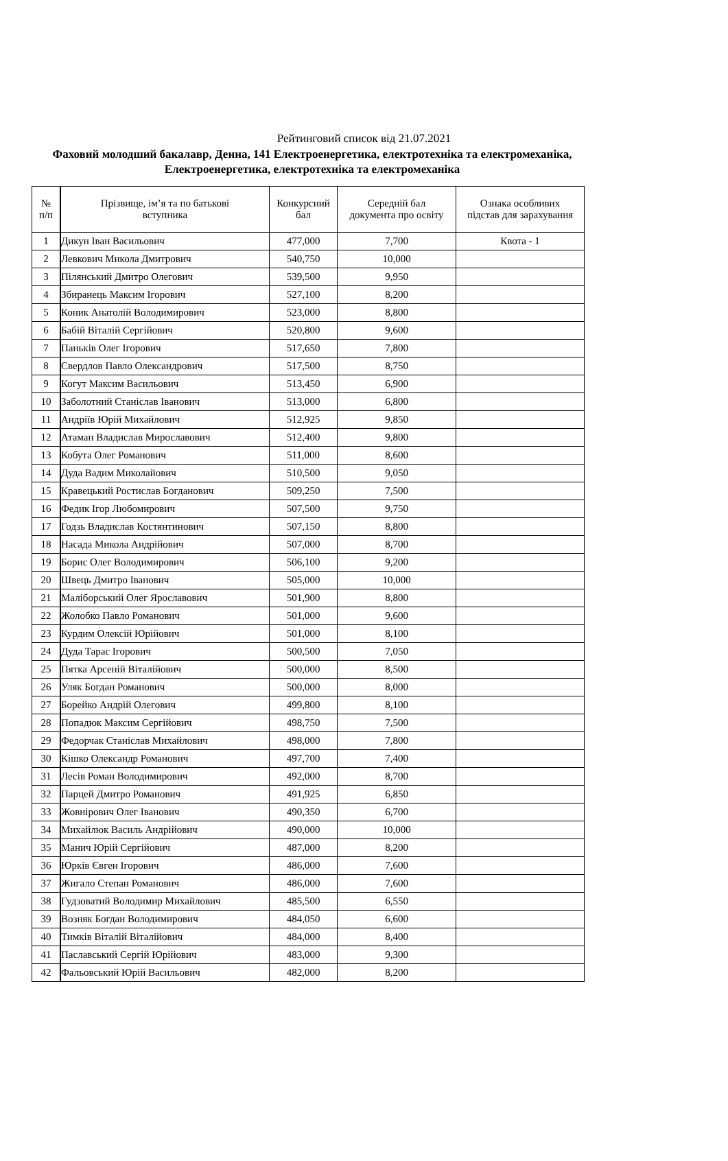Рейтинговий список від 21.07.2021
Фаховий молодший бакалавр, Денна, 141 Електроенергетика, електротехніка та електромеханіка, Електроенергетика, електротехніка та електромеханіка
| № п/п | Прізвище, ім’я та по батькові вступника | Конкурсний бал | Середній бал документа про освіту | Ознака особливих підстав для зарахування |
| --- | --- | --- | --- | --- |
| 1 | Дикун Іван Васильович | 477,000 | 7,700 | Квота - 1 |
| 2 | Левкович Микола Дмитрович | 540,750 | 10,000 | |
| 3 | Пілянський Дмитро Олегович | 539,500 | 9,950 | |
| 4 | Збиранець Максим Ігорович | 527,100 | 8,200 | |
| 5 | Коник Анатолій Володимирович | 523,000 | 8,800 | |
| 6 | Бабій Віталій Сергійович | 520,800 | 9,600 | |
| 7 | Паньків Олег Ігорович | 517,650 | 7,800 | |
| 8 | Свердлов Павло Олександрович | 517,500 | 8,750 | |
| 9 | Когут Максим Васильович | 513,450 | 6,900 | |
| 10 | Заболотний Станіслав Іванович | 513,000 | 6,800 | |
| 11 | Андріїв Юрій Михайлович | 512,925 | 9,850 | |
| 12 | Атаман Владислав Мирославович | 512,400 | 9,800 | |
| 13 | Кобута Олег Романович | 511,000 | 8,600 | |
| 14 | Дуда Вадим Миколайович | 510,500 | 9,050 | |
| 15 | Кравецький Ростислав Богданович | 509,250 | 7,500 | |
| 16 | Федик Ігор Любомирович | 507,500 | 9,750 | |
| 17 | Годзь Владислав Костянтинович | 507,150 | 8,800 | |
| 18 | Насада Микола Андрійович | 507,000 | 8,700 | |
| 19 | Борис Олег Володимирович | 506,100 | 9,200 | |
| 20 | Швець Дмитро Іванович | 505,000 | 10,000 | |
| 21 | Маліборський Олег Ярославович | 501,900 | 8,800 | |
| 22 | Жолобко Павло Романович | 501,000 | 9,600 | |
| 23 | Курдим Олексій Юрійович | 501,000 | 8,100 | |
| 24 | Дуда Тарас Ігорович | 500,500 | 7,050 | |
| 25 | Пятка Арсеній Віталійович | 500,000 | 8,500 | |
| 26 | Уляк Богдан Романович | 500,000 | 8,000 | |
| 27 | Борейко Андрій Олегович | 499,800 | 8,100 | |
| 28 | Попадюк Максим Сергійович | 498,750 | 7,500 | |
| 29 | Федорчак Станіслав Михайлович | 498,000 | 7,800 | |
| 30 | Кішко Олександр Романович | 497,700 | 7,400 | |
| 31 | Лесів Роман Володимирович | 492,000 | 8,700 | |
| 32 | Парцей Дмитро Романович | 491,925 | 6,850 | |
| 33 | Жовнірович Олег Іванович | 490,350 | 6,700 | |
| 34 | Михайлюк Василь Андрійович | 490,000 | 10,000 | |
| 35 | Манич Юрій Сергійович | 487,000 | 8,200 | |
| 36 | Юрків Євген Ігорович | 486,000 | 7,600 | |
| 37 | Жигало Степан Романович | 486,000 | 7,600 | |
| 38 | Гудзоватий Володимир Михайлович | 485,500 | 6,550 | |
| 39 | Возняк Богдан Володимирович | 484,050 | 6,600 | |
| 40 | Тимків Віталій Віталійович | 484,000 | 8,400 | |
| 41 | Паславський Сергій Юрійович | 483,000 | 9,300 | |
| 42 | Фальовський Юрій Васильович | 482,000 | 8,200 | |